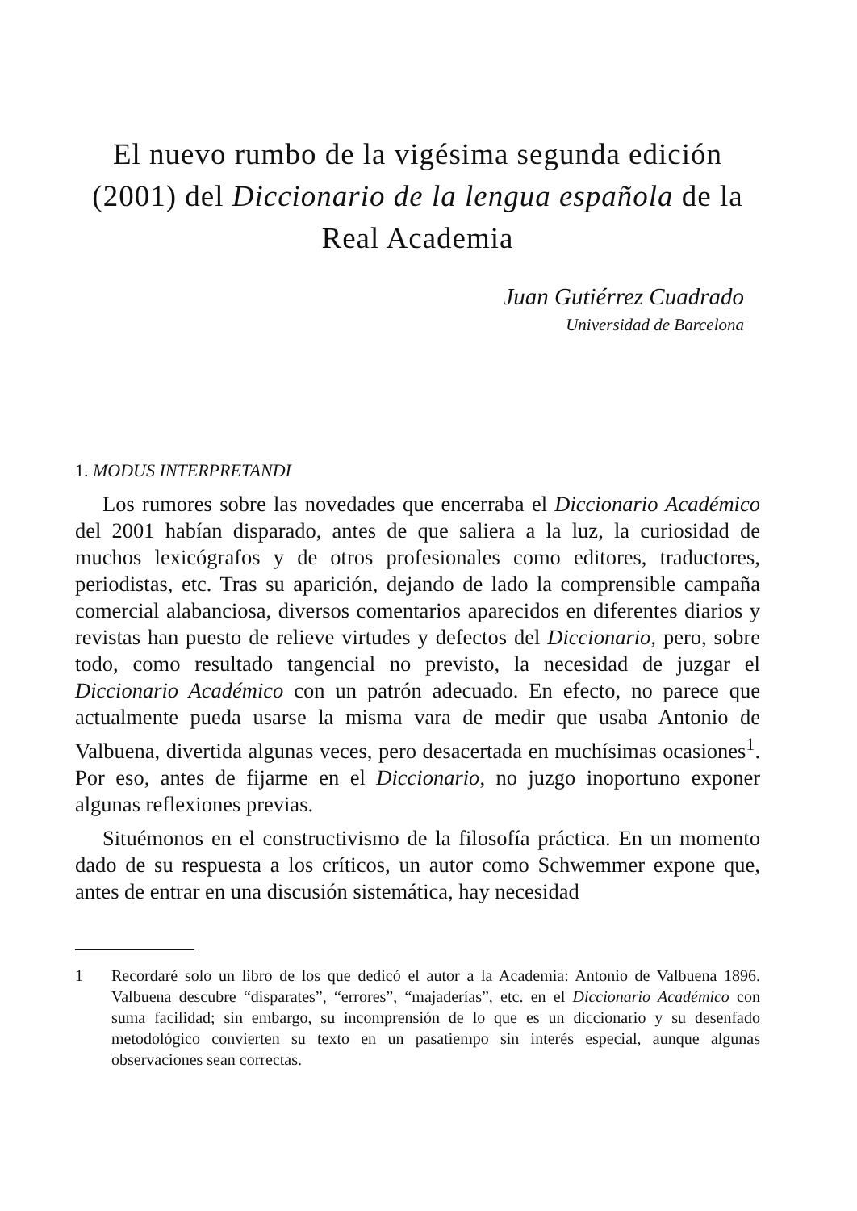El nuevo rumbo de la vigésima segunda edición (2001) del Diccionario de la lengua española de la Real Academia
Juan Gutiérrez Cuadrado
Universidad de Barcelona
1. MODUS INTERPRETANDI
Los rumores sobre las novedades que encerraba el Diccionario Académico del 2001 habían disparado, antes de que saliera a la luz, la curiosidad de muchos lexicógrafos y de otros profesionales como editores, traductores, periodistas, etc. Tras su aparición, dejando de lado la comprensible campaña comercial alabanciosa, diversos comentarios aparecidos en diferentes diarios y revistas han puesto de relieve virtudes y defectos del Diccionario, pero, sobre todo, como resultado tangencial no previsto, la necesidad de juzgar el Diccionario Académico con un patrón adecuado. En efecto, no parece que actualmente pueda usarse la misma vara de medir que usaba Antonio de Valbuena, divertida algunas veces, pero desacertada en muchísimas ocasiones<sup>1</sup>. Por eso, antes de fijarme en el Diccionario, no juzgo inoportuno exponer algunas reflexiones previas.
Situémonos en el constructivismo de la filosofía práctica. En un momento dado de su respuesta a los críticos, un autor como Schwemmer expone que, antes de entrar en una discusión sistemática, hay necesidad
1 Recordaré solo un libro de los que dedicó el autor a la Academia: Antonio de Valbuena 1896. Valbuena descubre “disparates”, “errores”, “majaderías”, etc. en el Diccionario Académico con suma facilidad; sin embargo, su incomprensión de lo que es un diccionario y su desenfado metodológico convierten su texto en un pasatiempo sin interés especial, aunque algunas observaciones sean correctas.